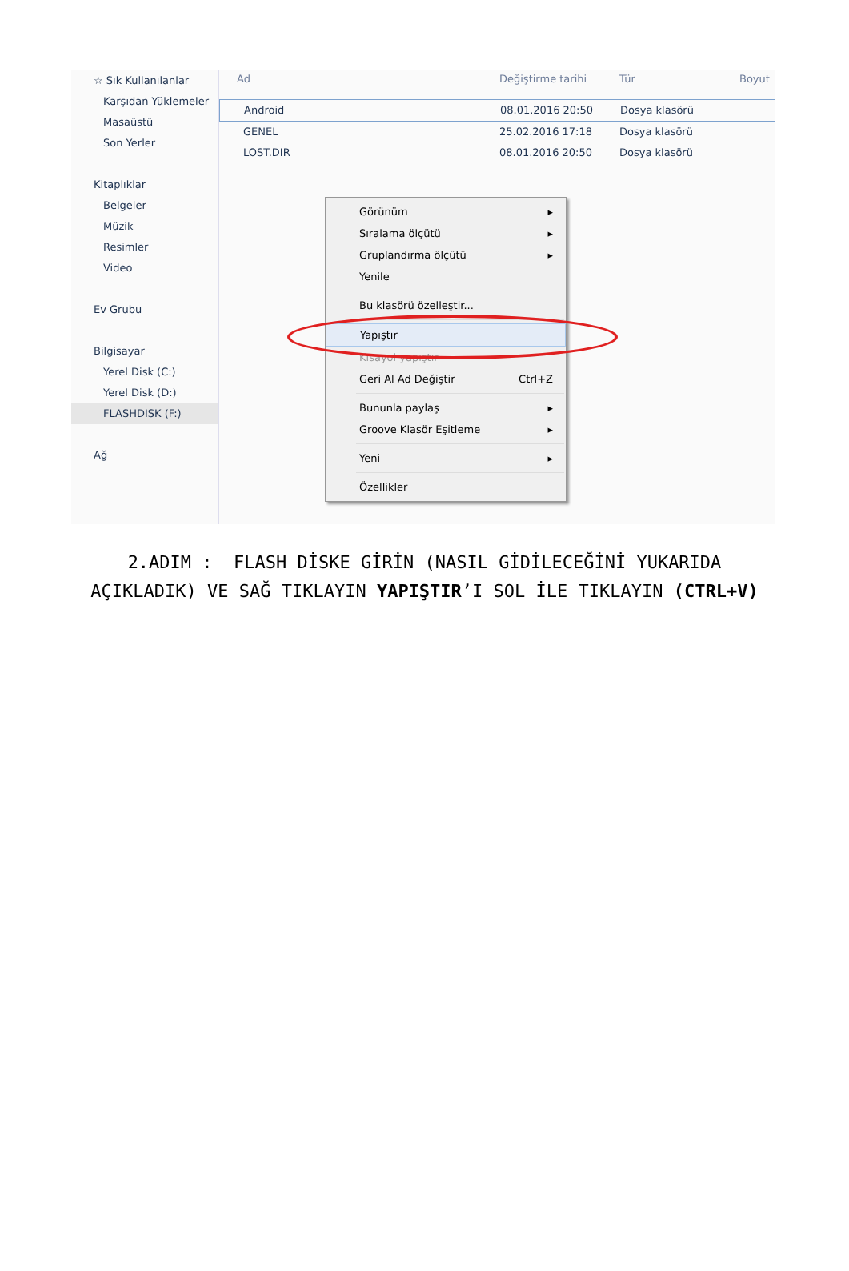☆ Sık Kullanılanlar
Karşıdan Yüklemeler
Masaüstü
Son Yerler
Kitaplıklar
Belgeler
Müzik
Resimler
Video
Ev Grubu
Bilgisayar
Yerel Disk (C:)
Yerel Disk (D:)
FLASHDISK (F:)
Ağ
Ad Değiştirme tarihi Tür Boyut
Android 08.01.2016 20:50 Dosya klasörü
GENEL 25.02.2016 17:18 Dosya klasörü
LOST.DIR 08.01.2016 20:50 Dosya klasörü
Görünüm ▸
Sıralama ölçütü ▸
Gruplandırma ölçütü ▸
Yenile
Bu klasörü özelleştir...
Yapıştır
Kısayol yapıştır
Geri Al Ad Değiştir Ctrl+Z
Bununla paylaş ▸
Groove Klasör Eşitleme ▸
Yeni ▸
Özellikler
2.ADIM : FLASH DİSKE GİRİN (NASIL GİDİLECEĞİNİ YUKARIDA AÇIKLADIK) VE SAĞ TIKLAYIN YAPIŞTIR’I SOL İLE TIKLAYIN (CTRL+V)